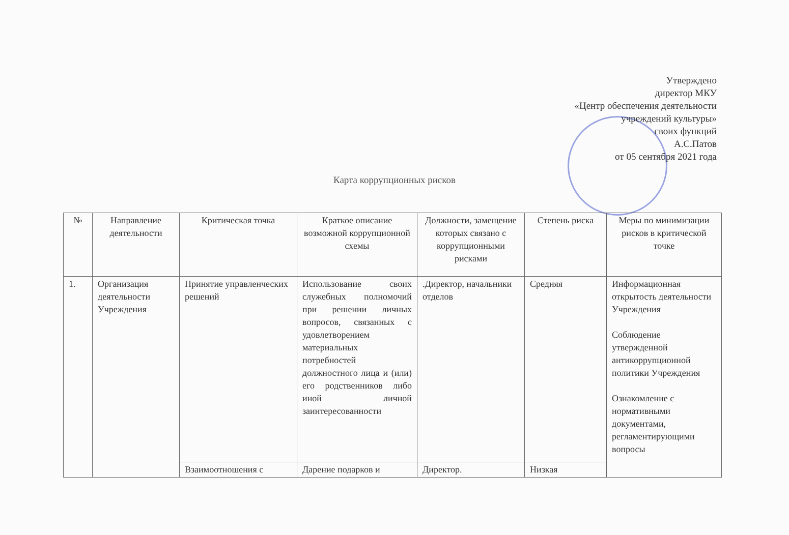Утверждено
директор МКУ
«Центр обеспечения деятельности
учреждений культуры»
своих функций
А.С.Патов
от 05 сентября 2021 года
Карта коррупционных рисков
| № | Направление деятельности | Критическая точка | Краткое описание возможной коррупционной схемы | Должности, замещение которых связано с коррупционными рисками | Степень риска | Меры по минимизации рисков в критической точке |
| --- | --- | --- | --- | --- | --- | --- |
| 1. | Организация деятельности Учреждения | Принятие управленческих решений | Использование своих служебных полномочий при решении личных вопросов, связанных с удовлетворением материальных потребностей должностного лица и (или) его родственников либо иной личной заинтересованности | .Директор, начальники отделов | Средняя | Информационная открытость деятельности Учреждения Соблюдение утвержденной антикоррупционной политики Учреждения Ознакомление с нормативными документами, регламентирующими вопросы |
| | | Взаимоотношения с | Дарение подарков и | Директор. | Низкая | |